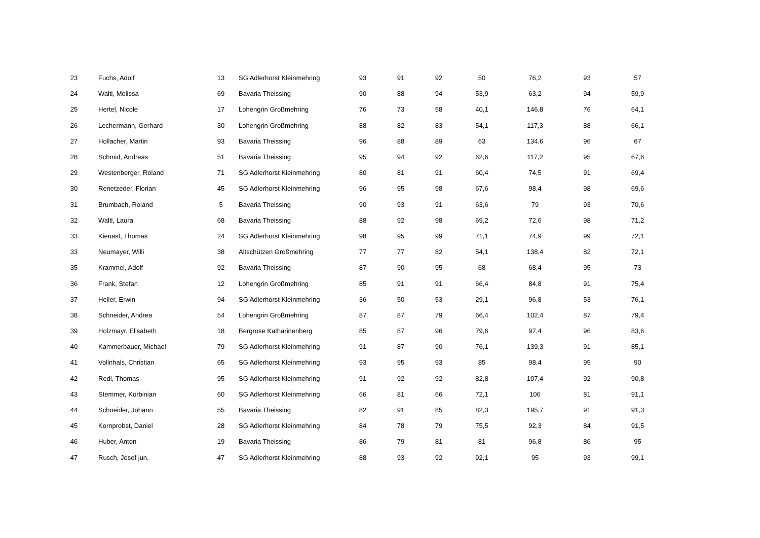| 23 | Fuchs, Adolf | 13 | SG Adlerhorst Kleinmehring | 93 | 91 | 92 | 50 | 76,2 | 93 | 57 |
| 24 | Waltl, Melissa | 69 | Bavaria Theissing | 90 | 88 | 94 | 53,9 | 63,2 | 94 | 59,9 |
| 25 | Hertel, Nicole | 17 | Lohengrin Großmehring | 76 | 73 | 58 | 40,1 | 146,8 | 76 | 64,1 |
| 26 | Lechermann, Gerhard | 30 | Lohengrin Großmehring | 88 | 82 | 83 | 54,1 | 117,3 | 88 | 66,1 |
| 27 | Hollacher, Martin | 93 | Bavaria Theissing | 96 | 88 | 89 | 63 | 134,6 | 96 | 67 |
| 28 | Schmid, Andreas | 51 | Bavaria Theissing | 95 | 94 | 92 | 62,6 | 117,2 | 95 | 67,6 |
| 29 | Westenberger, Roland | 71 | SG Adlerhorst Kleinmehring | 80 | 81 | 91 | 60,4 | 74,5 | 91 | 69,4 |
| 30 | Renetzeder, Florian | 45 | SG Adlerhorst Kleinmehring | 96 | 95 | 98 | 67,6 | 98,4 | 98 | 69,6 |
| 31 | Brumbach, Roland | 5 | Bavaria Theissing | 90 | 93 | 91 | 63,6 | 79 | 93 | 70,6 |
| 32 | Waltl, Laura | 68 | Bavaria Theissing | 88 | 92 | 98 | 69,2 | 72,6 | 98 | 71,2 |
| 33 | Kienast, Thomas | 24 | SG Adlerhorst Kleinmehring | 98 | 95 | 99 | 71,1 | 74,9 | 99 | 72,1 |
| 33 | Neumayer, Willi | 38 | Altschützen Großmehring | 77 | 77 | 82 | 54,1 | 138,4 | 82 | 72,1 |
| 35 | Krammel, Adolf | 92 | Bavaria Theissing | 87 | 90 | 95 | 68 | 68,4 | 95 | 73 |
| 36 | Frank, Stefan | 12 | Lohengrin Großmehring | 85 | 91 | 91 | 66,4 | 84,8 | 91 | 75,4 |
| 37 | Heller, Erwin | 94 | SG Adlerhorst Kleinmehring | 36 | 50 | 53 | 29,1 | 96,8 | 53 | 76,1 |
| 38 | Schneider, Andrea | 54 | Lohengrin Großmehring | 87 | 87 | 79 | 66,4 | 102,4 | 87 | 79,4 |
| 39 | Holzmayr, Elisabeth | 18 | Bergrose Katharinenberg | 85 | 87 | 96 | 79,6 | 97,4 | 96 | 83,6 |
| 40 | Kammerbauer, Michael | 79 | SG Adlerhorst Kleinmehring | 91 | 87 | 90 | 76,1 | 139,3 | 91 | 85,1 |
| 41 | Vollnhals, Christian | 65 | SG Adlerhorst Kleinmehring | 93 | 95 | 93 | 85 | 98,4 | 95 | 90 |
| 42 | Redl, Thomas | 95 | SG Adlerhorst Kleinmehring | 91 | 92 | 92 | 82,8 | 107,4 | 92 | 90,8 |
| 43 | Stemmer, Korbinian | 60 | SG Adlerhorst Kleinmehring | 66 | 81 | 66 | 72,1 | 106 | 81 | 91,1 |
| 44 | Schneider, Johann | 55 | Bavaria Theissing | 82 | 91 | 85 | 82,3 | 195,7 | 91 | 91,3 |
| 45 | Kornprobst, Daniel | 28 | SG Adlerhorst Kleinmehring | 84 | 78 | 79 | 75,5 | 92,3 | 84 | 91,5 |
| 46 | Huber, Anton | 19 | Bavaria Theissing | 86 | 79 | 81 | 81 | 96,8 | 86 | 95 |
| 47 | Rusch, Josef jun. | 47 | SG Adlerhorst Kleinmehring | 88 | 93 | 92 | 92,1 | 95 | 93 | 99,1 |